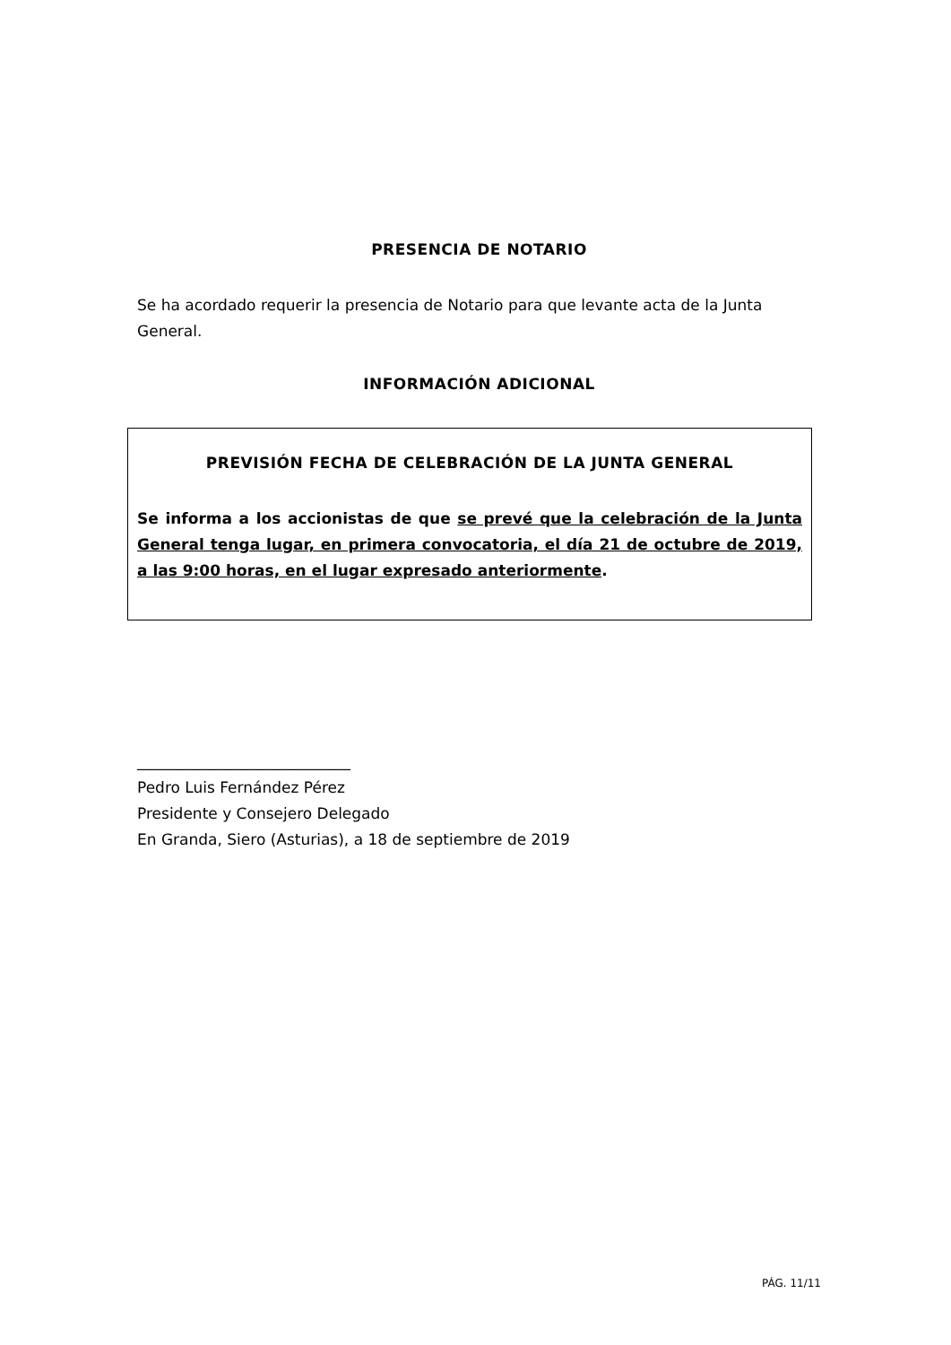PRESENCIA DE NOTARIO
Se ha acordado requerir la presencia de Notario para que levante acta de la Junta General.
INFORMACIÓN ADICIONAL
PREVISIÓN FECHA DE CELEBRACIÓN DE LA JUNTA GENERAL
Se informa a los accionistas de que se prevé que la celebración de la Junta General tenga lugar, en primera convocatoria, el día 21 de octubre de 2019, a las 9:00 horas, en el lugar expresado anteriormente.
____________________________
Pedro Luis Fernández Pérez
Presidente y Consejero Delegado
En Granda, Siero (Asturias), a 18 de septiembre de 2019
PÁG. 11/11